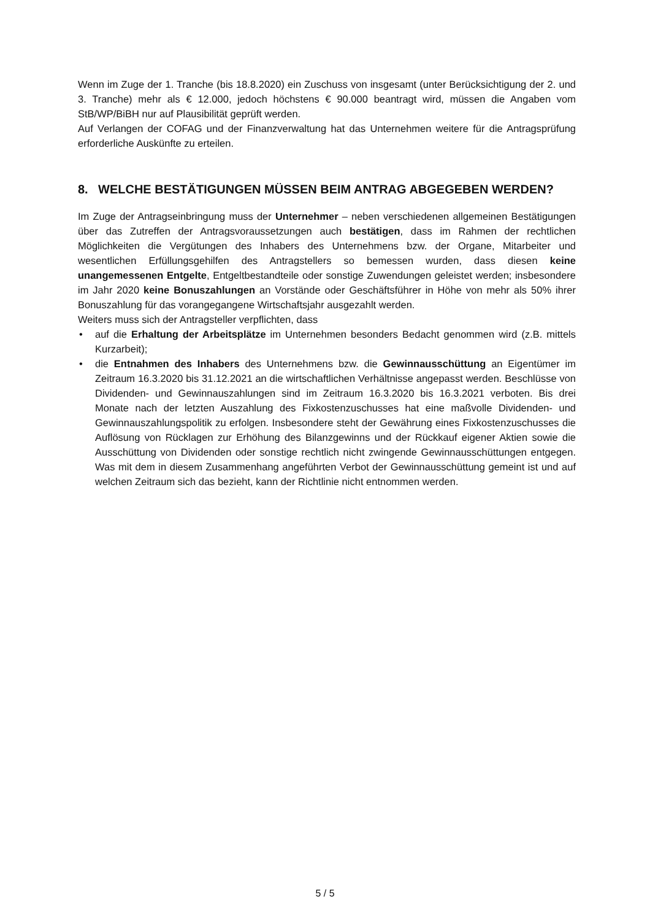Wenn im Zuge der 1. Tranche (bis 18.8.2020) ein Zuschuss von insgesamt (unter Berücksichtigung der 2. und 3. Tranche) mehr als € 12.000, jedoch höchstens € 90.000 beantragt wird, müssen die Angaben vom StB/WP/BiBH nur auf Plausibilität geprüft werden.
Auf Verlangen der COFAG und der Finanzverwaltung hat das Unternehmen weitere für die Antragsprüfung erforderliche Auskünfte zu erteilen.
8. WELCHE BESTÄTIGUNGEN MÜSSEN BEIM ANTRAG ABGEGEBEN WERDEN?
Im Zuge der Antragseinbringung muss der Unternehmer – neben verschiedenen allgemeinen Bestätigungen über das Zutreffen der Antragsvoraussetzungen auch bestätigen, dass im Rahmen der rechtlichen Möglichkeiten die Vergütungen des Inhabers des Unternehmens bzw. der Organe, Mitarbeiter und wesentlichen Erfüllungsgehilfen des Antragstellers so bemessen wurden, dass diesen keine unangemessenen Entgelte, Entgeltbestandteile oder sonstige Zuwendungen geleistet werden; insbesondere im Jahr 2020 keine Bonuszahlungen an Vorstände oder Geschäftsführer in Höhe von mehr als 50% ihrer Bonuszahlung für das vorangegangene Wirtschaftsjahr ausgezahlt werden.
Weiters muss sich der Antragsteller verpflichten, dass
• auf die Erhaltung der Arbeitsplätze im Unternehmen besonders Bedacht genommen wird (z.B. mittels Kurzarbeit);
• die Entnahmen des Inhabers des Unternehmens bzw. die Gewinnausschüttung an Eigentümer im Zeitraum 16.3.2020 bis 31.12.2021 an die wirtschaftlichen Verhältnisse angepasst werden. Beschlüsse von Dividenden- und Gewinnauszahlungen sind im Zeitraum 16.3.2020 bis 16.3.2021 verboten. Bis drei Monate nach der letzten Auszahlung des Fixkostenzuschusses hat eine maßvolle Dividenden- und Gewinnauszahlungspolitik zu erfolgen. Insbesondere steht der Gewährung eines Fixkostenzuschusses die Auflösung von Rücklagen zur Erhöhung des Bilanzgewinns und der Rückkauf eigener Aktien sowie die Ausschüttung von Dividenden oder sonstige rechtlich nicht zwingende Gewinnausschüttungen entgegen. Was mit dem in diesem Zusammenhang angeführten Verbot der Gewinnausschüttung gemeint ist und auf welchen Zeitraum sich das bezieht, kann der Richtlinie nicht entnommen werden.
5 / 5